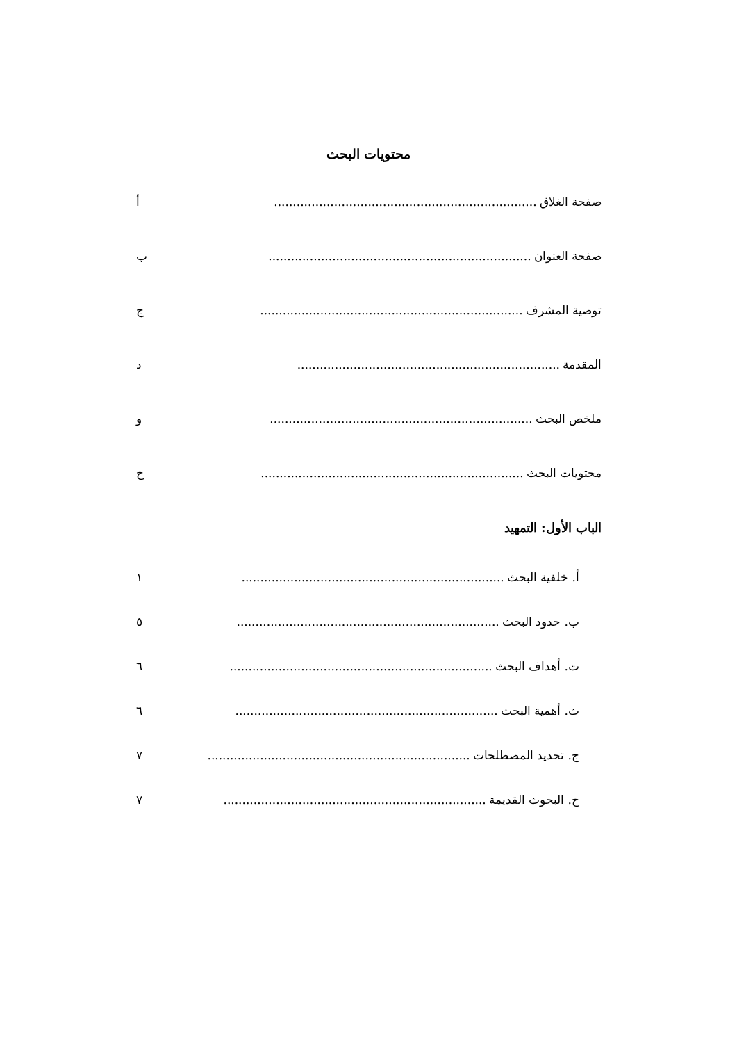محتويات البحث
صفحة الغلاق...................................................................... أ
صفحة العنوان...................................................................... ب
توصية المشرف...................................................................... ج
المقدمة...................................................................... د
ملخص البحث...................................................................... و
محتويات البحث...................................................................... ح
الباب الأول: التمهيد
أ. خلفية البحث...................................................................... ١
ب. حدود البحث...................................................................... ٥
ت. أهداف البحث...................................................................... ٦
ث. أهمية البحث...................................................................... ٦
ج. تحديد المصطلحات...................................................................... ٧
ح. البحوث القديمة...................................................................... ٧